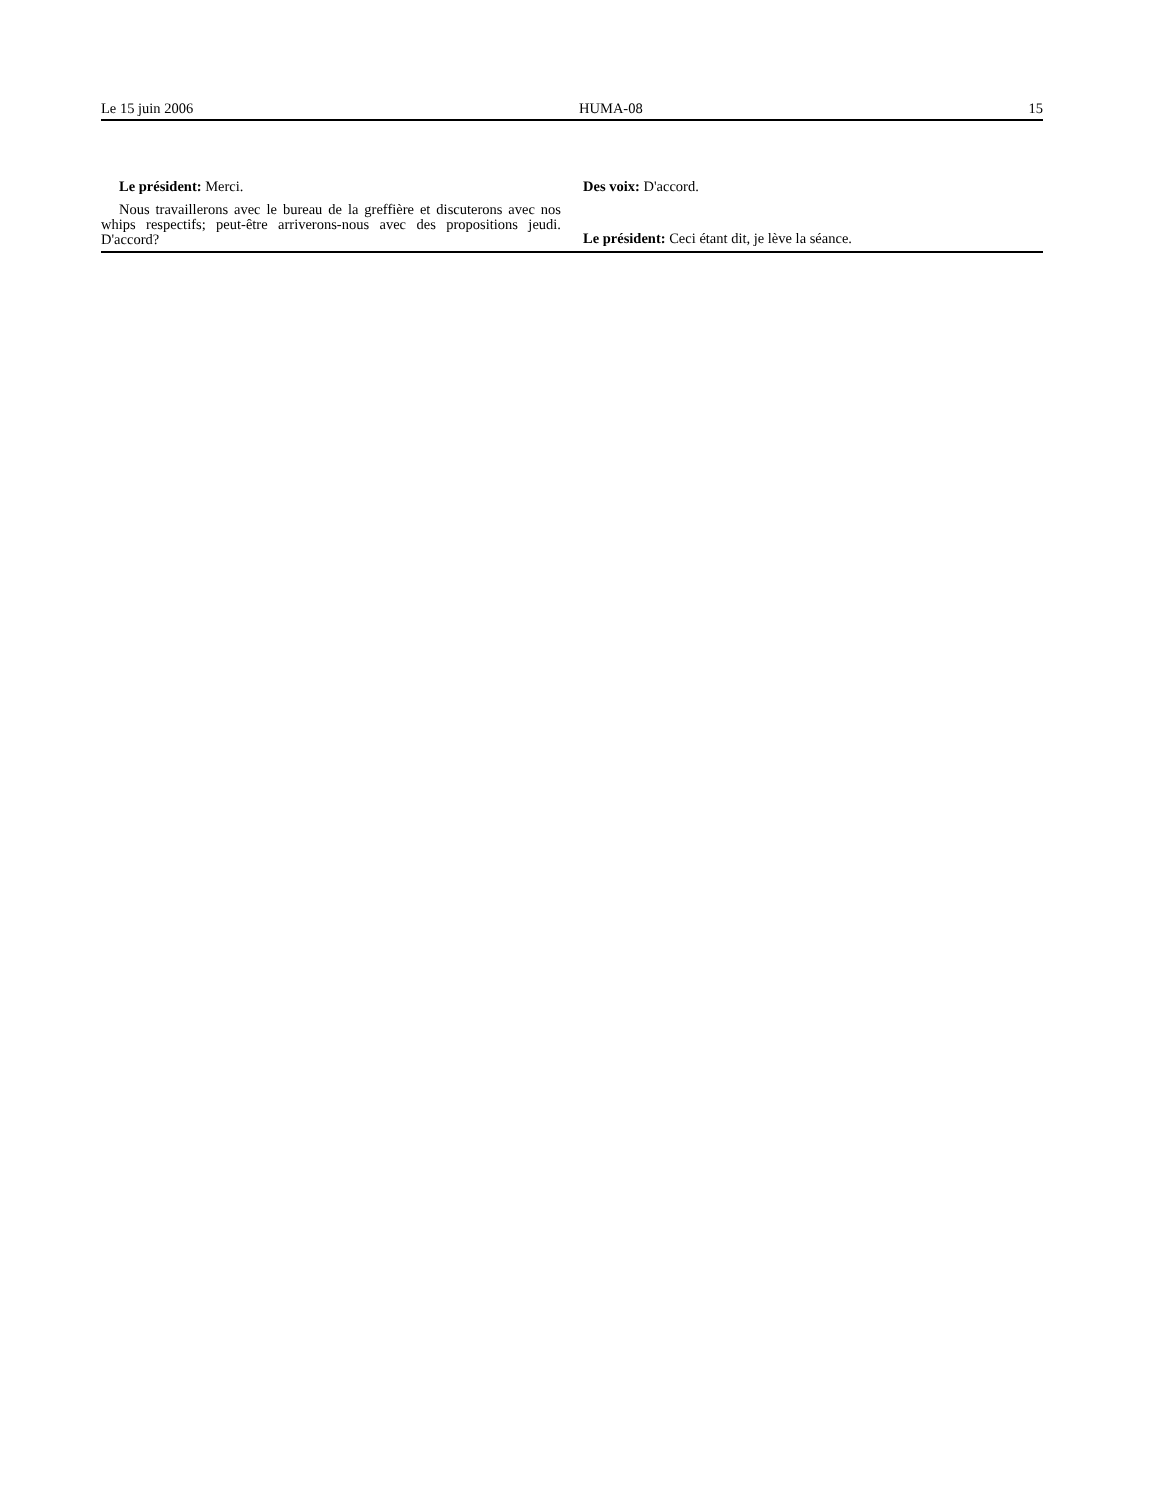Le 15 juin 2006 HUMA-08 15
Le président: Merci.
Nous travaillerons avec le bureau de la greffière et discuterons avec nos whips respectifs; peut-être arriverons-nous avec des propositions jeudi. D'accord?
Des voix: D'accord.
Le président: Ceci étant dit, je lève la séance.